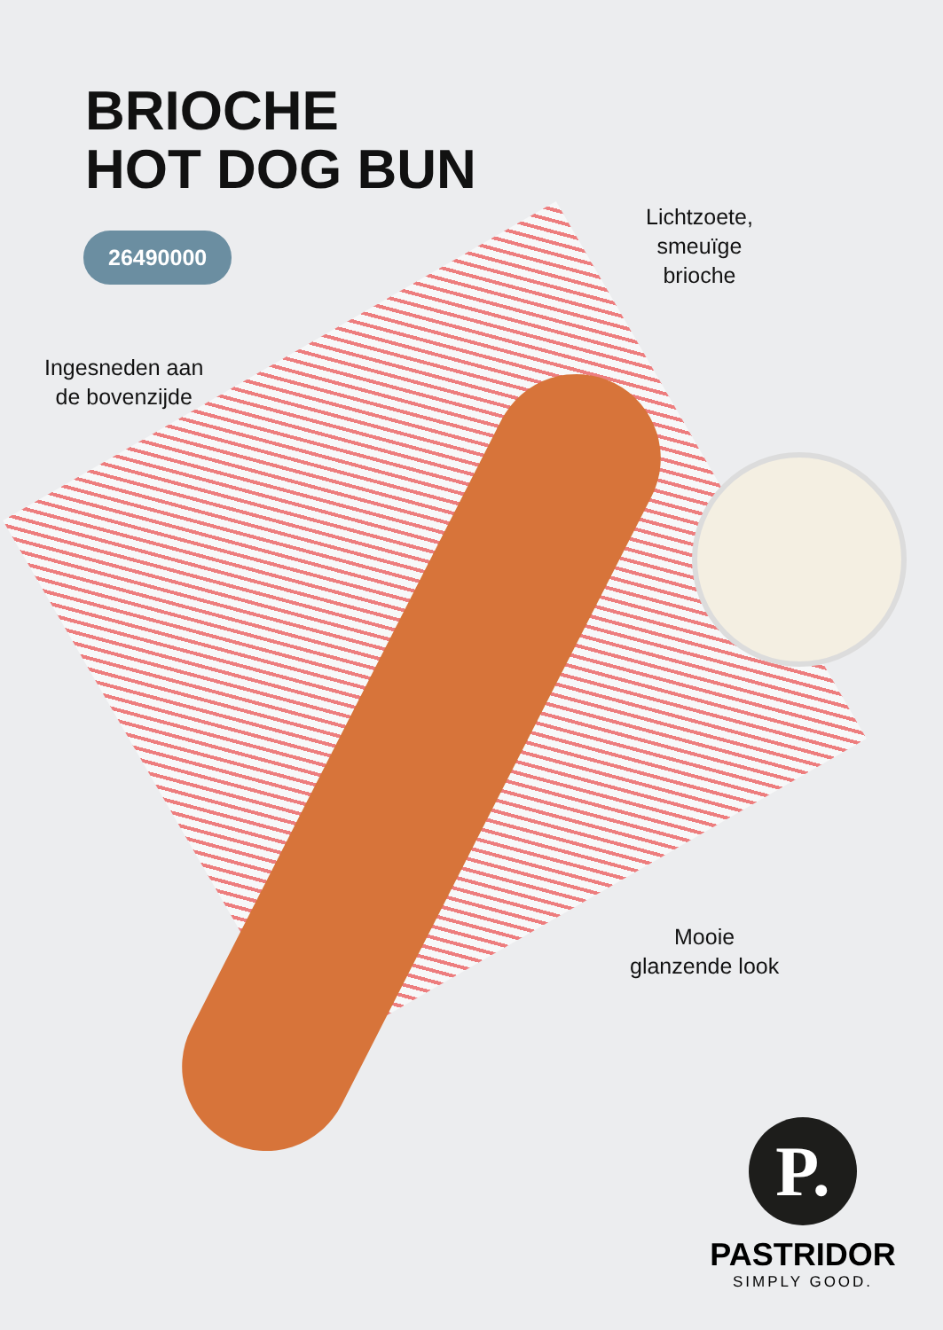BRIOCHE
HOT DOG BUN
26490000
Lichtzoete,
smeuïge
brioche
Ingesneden aan
de bovenzijde
Mooie
glanzende look
P.
PASTRIDOR
SIMPLY GOOD.